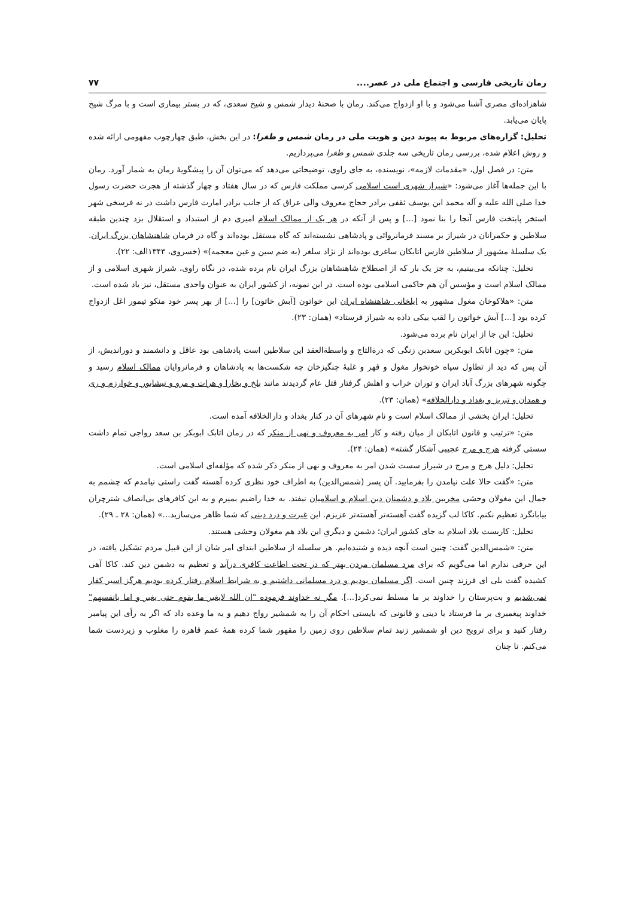رمان تاریخی فارسی و اجتماع ملی در عصر.... ۷۷
شاهزاده‌ای مصری آشنا می‌شود و با او ازدواج می‌کند. رمان با صحنهٔ دیدار شمس و شیخ سعدی، که در بستر بیماری است و با مرگ شیخ پایان می‌یابد.
تحلیل: گزاره‌های مربوط به پیوند دین و هویت ملی در رمان شمس و طغرا: در این بخش، طبق چهارچوب مفهومی ارائه شده و روش اعلام شده، بررسی رمان تاریخی سه جلدی شمس و طغرا می‌پردازیم.
متن: در فصل اول، «مقدمات لازمه»، نویسنده، به جای راوی، توضیحاتی می‌دهد که می‌توان آن را پیشگویهٔ رمان به شمار آورد. رمان با این جمله‌ها آغاز می‌شود: «شیراز شهری است اسلامی کرسی مملکت فارس که در سال هفتاد و چهار گذشته از هجرت حضرت رسول خدا صلی الله علیه و آله محمد ابن یوسف ثقفی برادر حجاج معروف والی عراق که از جانب برادر امارت فارس داشت در نه فرسخی شهر استخر پایتخت فارس آنجا را بنا نمود [...] و پس از آنکه در هر یک از ممالک اسلام امیری دم از استبداد و استقلال بزد چندین طبقه سلاطین و حکمرانان در شیراز بر مسند فرمانروائی و پادشاهی نشسته‌اند که گاه مستقل بوده‌اند و گاه در فرمان شاهنشاهان بزرگ ایران. یک سلسلهٔ مشهور از سلاطین فارس اتابکان ساغری بوده‌اند از نژاد سلغر (به ضم سین و غین معجمه)» (خسروی، ۱۳۴۳الف: ۲۲).
تحلیل: چنانکه می‌بینیم، به جز یک بار که از اصطلاح شاهنشاهان بزرگ ایران نام برده شده، در نگاه راوی، شیراز شهری اسلامی و از ممالک اسلام است و مؤسس آن هم حاکمی اسلامی بوده است. در این نمونه، از کشور ایران به عنوان واحدی مستقل، نیز یاد شده است.
متن: «هلاکوخان مغول مشهور به ایلخانی شاهنشاه ایران این خواتون [آبش خاتون] را [...] از بهر پسر خود منکو تیمور اغل ازدواج کرده بود [...] آبش خواتون را لقب بیکی داده به شیراز فرستاد» (همان: ۲۳).
تحلیل: این جا از ایران نام برده می‌شود.
متن: «چون اتابک ابوبکربن سعدبن زنگی که درةالتاج و واسطةالعقد این سلاطین است پادشاهی بود عاقل و دانشمند و دوراندیش، از آن پس که دید از تطاول سپاه خونخوار مغول و قهر و غلبهٔ چنگیزخان چه شکست‌ها به پادشاهان و فرمانروایان ممالک اسلام رسید و چگونه شهرهای بزرگ آباد ایران و توران خراب و اهلش گرفتار قتل عام گردیدند مانند بلخ و بخارا و هرات و مرو و نیشابور و خوارزم و ری و همدان و تبریز و بغداد و دارالخلافه» (همان: ۲۳).
تحلیل: ایران بخشی از ممالک اسلام است و نام شهرهای آن در کنار بغداد و دارالخلافه آمده است.
متن: «ترتیب و قانون اتابکان از میان رفته و کار امر به معروف و نهی از منکر که در زمان اتابک ابوبکر بن سعد رواجی تمام داشت سستی گرفته هرج و مرج عجیبی آشکار گشته» (همان: ۲۴).
تحلیل: دلیل هرج و مرج در شیراز سست شدن امر به معروف و نهی از منکر ذکر شده که مؤلفه‌ای اسلامی است.
متن: «گفت حالا علت نیامدن را بفرمایید. آن پسر (شمس‌الدین) به اطراف خود نظری کرده آهسته گفت راستی نیامدم که چشمم به جمال این مغولان وحشی مخربین بلاد و دشمنان دین اسلام و اسلامیان نیفتد. به خدا راضیم بمیرم و به این کافرهای بی‌انصاف شترچران بیابانگرد تعظیم نکنم. کاکا لب گزیده گفت آهسته‌تر آهسته‌تر عزیزم. این غیرت و درد دینی که شما ظاهر می‌سازید...» (همان: ۲۸ ـ ۲۹).
تحلیل: کاربست بلاد اسلام به جای کشور ایران؛ دشمن و دیگریِ این بلاد هم مغولان وحشی هستند.
متن: «شمس‌الدین گفت: چنین است آنچه دیده و شنیده‌ایم. هر سلسله از سلاطین ابتدای امر شان از این قبیل مردم تشکیل یافته، در این حرفی ندارم اما می‌گویم که برای مرد مسلمان مردن بهتر که در تحت اطاعت کافری درآید و تعظیم به دشمن دین کند. کاکا آهی کشیده گفت بلی ای فرزند چنین است. اگر مسلمان بودیم و درد مسلمانی داشتیم و به شرایط اسلام رفتار کرده بودیم هرگز اسیر کفار نمی‌شدیم و بت‌پرستان را خداوند بر ما مسلط نمی‌کرد[...]. مگر نه خداوند فرموده "ان الله لایغیر ما بقوم حتی یغیر و اما بانفسهم" خداوند پیغمبری بر ما فرستاد با دینی و قانونی که بایستی احکام آن را به شمشیر رواج دهیم و به ما وعده داد که اگر به رأی این پیامبر رفتار کنید و برای ترویج دین او شمشیر زنید تمام سلاطین روی زمین را مقهور شما کرده همهٔ عمم قاهره را مغلوب و زیردست شما می‌کنم. تا چنان